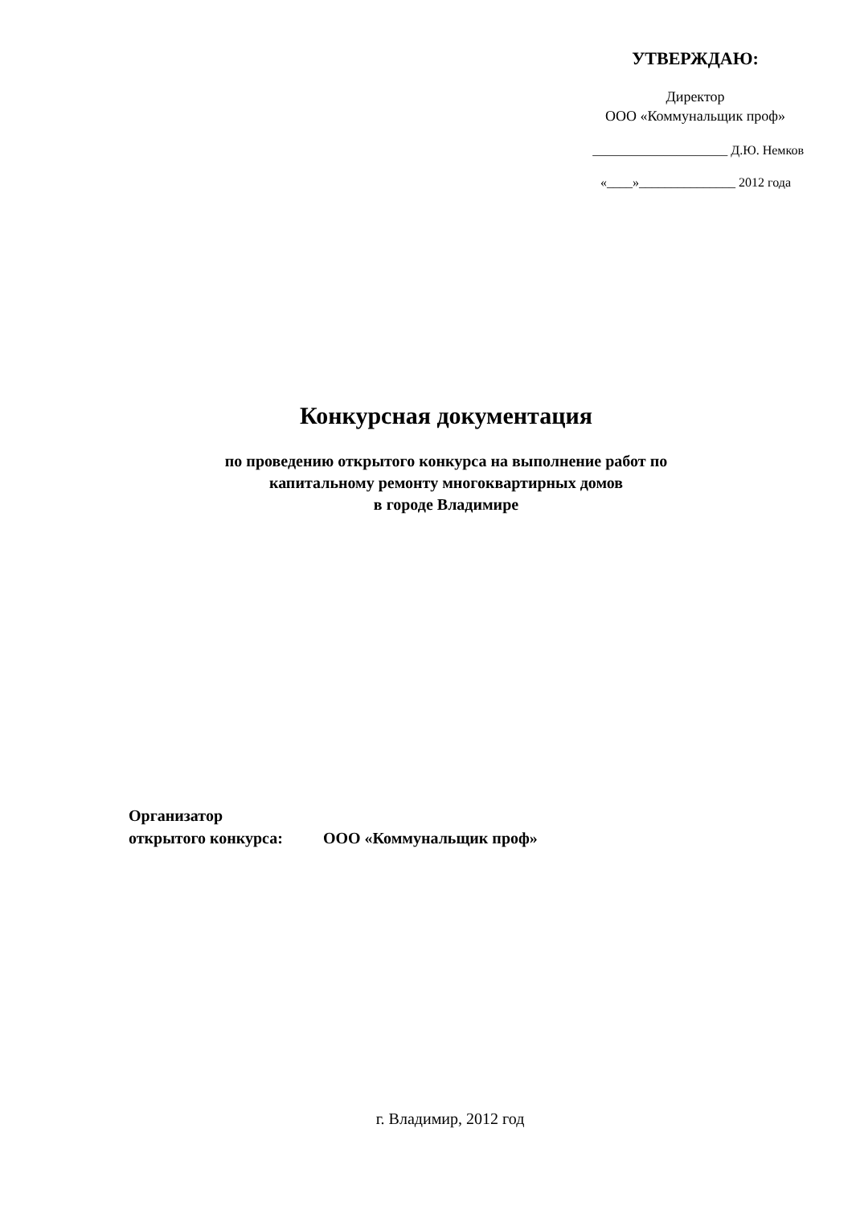УТВЕРЖДАЮ:
Директор
ООО «Коммунальщик проф»
_____________________ Д.Ю. Немков
«____»_______________ 2012 года
Конкурсная документация
по проведению открытого конкурса на выполнение работ по
капитальному ремонту многоквартирных домов
в городе Владимире
Организатор
открытого конкурса: ООО «Коммунальщик проф»
г. Владимир, 2012 год